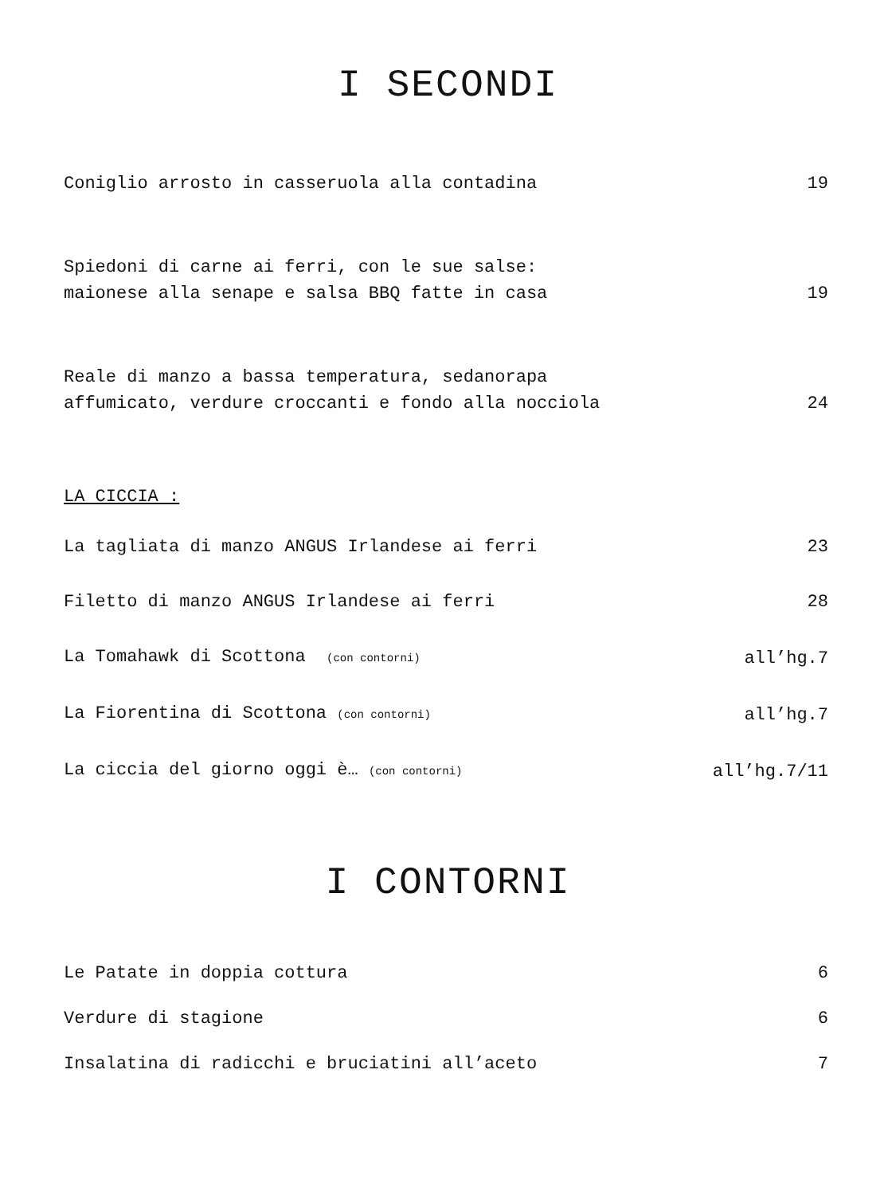I SECONDI
Coniglio arrosto in casseruola alla contadina
19
Spiedoni di carne ai ferri, con le sue salse:
maionese alla senape e salsa BBQ fatte in casa
19
Reale di manzo a bassa temperatura, sedanorapa
affumicato, verdure croccanti e fondo alla nocciola
24
LA CICCIA :
La tagliata di manzo ANGUS Irlandese ai ferri
23
Filetto di manzo ANGUS Irlandese ai ferri
28
La Tomahawk di Scottona (con contorni)
all’hg.7
La Fiorentina di Scottona (con contorni)
all’hg.7
La ciccia del giorno oggi è… (con contorni)
all’hg.7/11
I CONTORNI
Le Patate in doppia cottura
6
Verdure di stagione
6
Insalatina di radicchi e bruciatini all’aceto
7